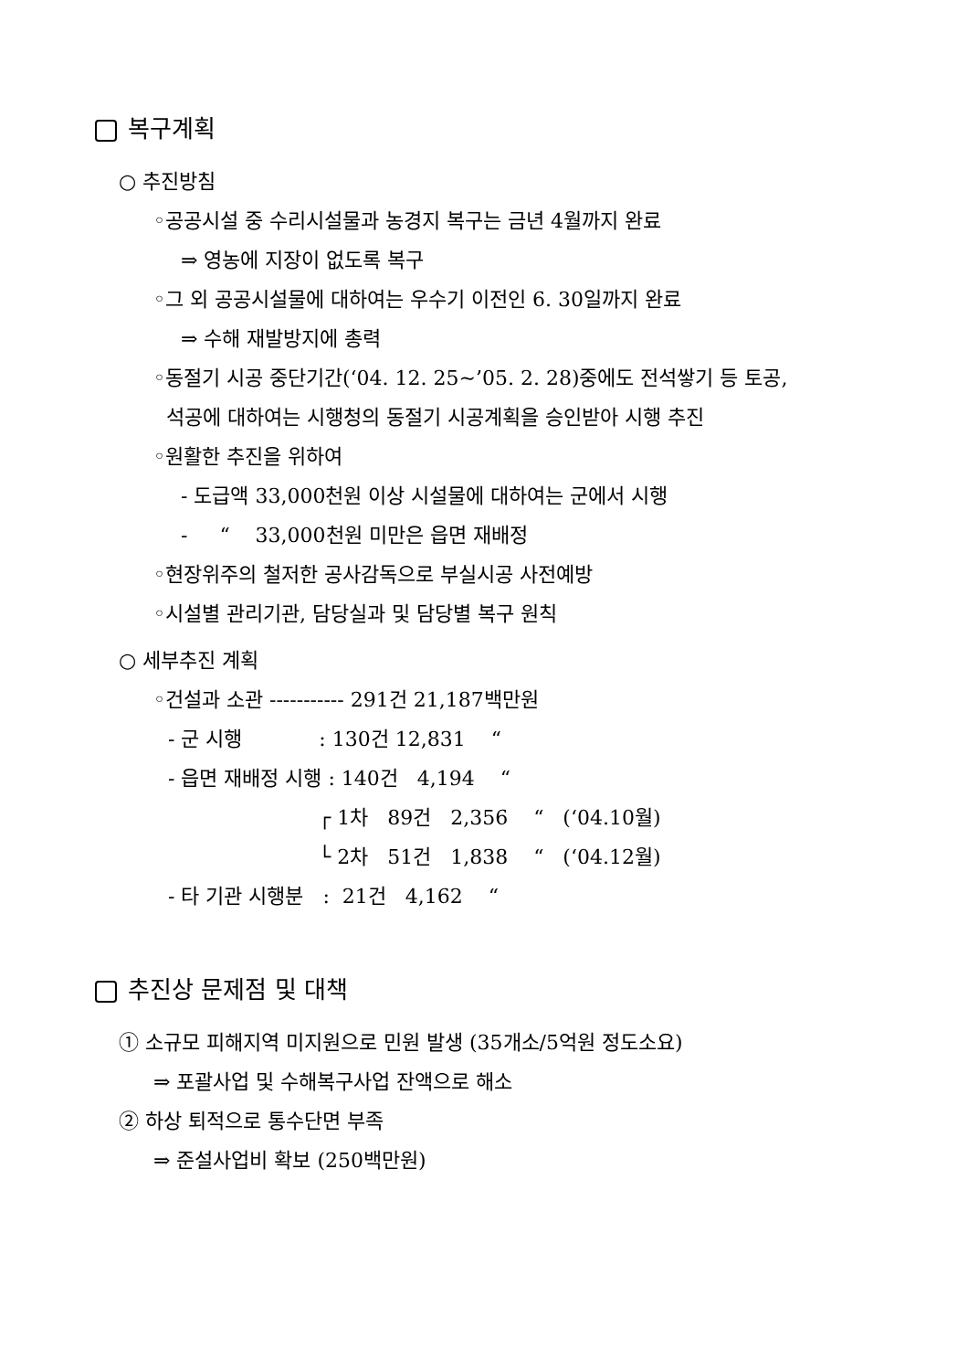복구계획
○ 추진방침
◦공공시설 중 수리시설물과 농경지 복구는 금년 4월까지 완료
⇒ 영농에 지장이 없도록 복구
◦그 외 공공시설물에 대하여는 우수기 이전인 6. 30일까지 완료
⇒ 수해 재발방지에 총력
◦동절기 시공 중단기간(‘04. 12. 25∼’05. 2. 28)중에도 전석쌓기 등 토공,
석공에 대하여는 시행청의 동절기 시공계획을 승인받아 시행 추진
◦원활한 추진을 위하여
- 도급액 33,000천원 이상 시설물에 대하여는 군에서 시행
- “ 33,000천원 미만은 읍면 재배정
◦현장위주의 철저한 공사감독으로 부실시공 사전예방
◦시설별 관리기관, 담당실과 및 담당별 복구 원칙
○ 세부추진 계획
◦건설과 소관 ----------- 291건 21,187백만원
- 군 시행 : 130건 12,831 “
- 읍면 재배정 시행 : 140건 4,194 “
┌ 1차 89건 2,356 “ (‘04.10월)
└ 2차 51건 1,838 “ (‘04.12월)
- 타 기관 시행분 : 21건 4,162 “
추진상 문제점 및 대책
① 소규모 피해지역 미지원으로 민원 발생 (35개소/5억원 정도소요)
⇒ 포괄사업 및 수해복구사업 잔액으로 해소
② 하상 퇴적으로 통수단면 부족
⇒ 준설사업비 확보 (250백만원)